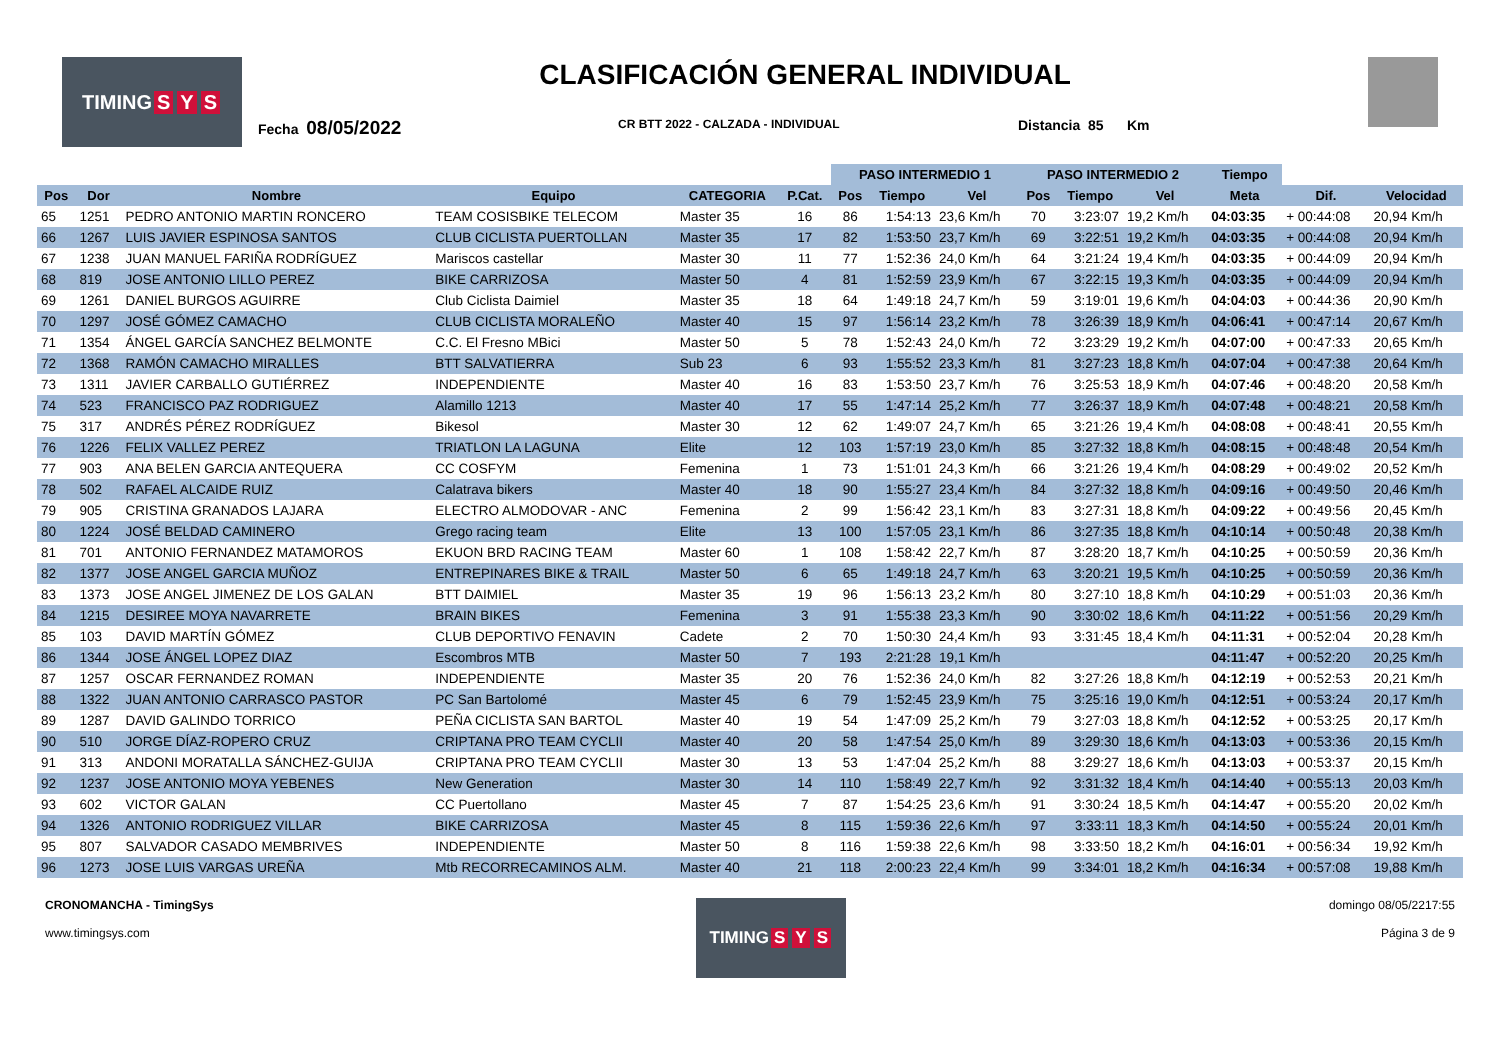TIMING S Y S
CLASIFICACIÓN GENERAL INDIVIDUAL
Fecha 08/05/2022 CR BTT 2022 - CALZADA - INDIVIDUAL Distancia 85 Km
| | | | | | | PASO INTERMEDIO 1 | | | PASO INTERMEDIO 2 | | | Tiempo | | |
| --- | --- | --- | --- | --- | --- | --- | --- | --- | --- | --- | --- | --- | --- | --- |
| Pos | Dor | Nombre | Equipo | CATEGORIA | P.Cat. | Pos | Tiempo | Vel | Pos | Tiempo | Vel | Meta | Dif. | Velocidad |
| 65 | 1251 | PEDRO ANTONIO MARTIN RONCERO | TEAM COSISBIKE TELECOM | Master 35 | 16 | 86 | 1:54:13 | 23,6 Km/h | 70 | 3:23:07 | 19,2 Km/h | 04:03:35 | + 00:44:08 | 20,94 Km/h |
| 66 | 1267 | LUIS JAVIER ESPINOSA SANTOS | CLUB CICLISTA PUERTOLLAN | Master 35 | 17 | 82 | 1:53:50 | 23,7 Km/h | 69 | 3:22:51 | 19,2 Km/h | 04:03:35 | + 00:44:08 | 20,94 Km/h |
| 67 | 1238 | JUAN MANUEL FARIÑA RODRÍGUEZ | Mariscos castellar | Master 30 | 11 | 77 | 1:52:36 | 24,0 Km/h | 64 | 3:21:24 | 19,4 Km/h | 04:03:35 | + 00:44:09 | 20,94 Km/h |
| 68 | 819 | JOSE ANTONIO LILLO PEREZ | BIKE CARRIZOSA | Master 50 | 4 | 81 | 1:52:59 | 23,9 Km/h | 67 | 3:22:15 | 19,3 Km/h | 04:03:35 | + 00:44:09 | 20,94 Km/h |
| 69 | 1261 | DANIEL BURGOS AGUIRRE | Club Ciclista Daimiel | Master 35 | 18 | 64 | 1:49:18 | 24,7 Km/h | 59 | 3:19:01 | 19,6 Km/h | 04:04:03 | + 00:44:36 | 20,90 Km/h |
| 70 | 1297 | JOSÉ GÓMEZ CAMACHO | CLUB CICLISTA MORALEÑO | Master 40 | 15 | 97 | 1:56:14 | 23,2 Km/h | 78 | 3:26:39 | 18,9 Km/h | 04:06:41 | + 00:47:14 | 20,67 Km/h |
| 71 | 1354 | ÁNGEL GARCÍA SANCHEZ BELMONTE | C.C. El Fresno MBici | Master 50 | 5 | 78 | 1:52:43 | 24,0 Km/h | 72 | 3:23:29 | 19,2 Km/h | 04:07:00 | + 00:47:33 | 20,65 Km/h |
| 72 | 1368 | RAMÓN CAMACHO MIRALLES | BTT SALVATIERRA | Sub 23 | 6 | 93 | 1:55:52 | 23,3 Km/h | 81 | 3:27:23 | 18,8 Km/h | 04:07:04 | + 00:47:38 | 20,64 Km/h |
| 73 | 1311 | JAVIER CARBALLO GUTIÉRREZ | INDEPENDIENTE | Master 40 | 16 | 83 | 1:53:50 | 23,7 Km/h | 76 | 3:25:53 | 18,9 Km/h | 04:07:46 | + 00:48:20 | 20,58 Km/h |
| 74 | 523 | FRANCISCO PAZ RODRIGUEZ | Alamillo 1213 | Master 40 | 17 | 55 | 1:47:14 | 25,2 Km/h | 77 | 3:26:37 | 18,9 Km/h | 04:07:48 | + 00:48:21 | 20,58 Km/h |
| 75 | 317 | ANDRÉS PÉREZ RODRÍGUEZ | Bikesol | Master 30 | 12 | 62 | 1:49:07 | 24,7 Km/h | 65 | 3:21:26 | 19,4 Km/h | 04:08:08 | + 00:48:41 | 20,55 Km/h |
| 76 | 1226 | FELIX VALLEZ PEREZ | TRIATLON LA LAGUNA | Elite | 12 | 103 | 1:57:19 | 23,0 Km/h | 85 | 3:27:32 | 18,8 Km/h | 04:08:15 | + 00:48:48 | 20,54 Km/h |
| 77 | 903 | ANA BELEN GARCIA ANTEQUERA | CC COSFYM | Femenina | 1 | 73 | 1:51:01 | 24,3 Km/h | 66 | 3:21:26 | 19,4 Km/h | 04:08:29 | + 00:49:02 | 20,52 Km/h |
| 78 | 502 | RAFAEL ALCAIDE RUIZ | Calatrava bikers | Master 40 | 18 | 90 | 1:55:27 | 23,4 Km/h | 84 | 3:27:32 | 18,8 Km/h | 04:09:16 | + 00:49:50 | 20,46 Km/h |
| 79 | 905 | CRISTINA GRANADOS LAJARA | ELECTRO ALMODOVAR - ANC | Femenina | 2 | 99 | 1:56:42 | 23,1 Km/h | 83 | 3:27:31 | 18,8 Km/h | 04:09:22 | + 00:49:56 | 20,45 Km/h |
| 80 | 1224 | JOSÉ BELDAD CAMINERO | Grego racing team | Elite | 13 | 100 | 1:57:05 | 23,1 Km/h | 86 | 3:27:35 | 18,8 Km/h | 04:10:14 | + 00:50:48 | 20,38 Km/h |
| 81 | 701 | ANTONIO FERNANDEZ MATAMOROS | EKUON BRD RACING TEAM | Master 60 | 1 | 108 | 1:58:42 | 22,7 Km/h | 87 | 3:28:20 | 18,7 Km/h | 04:10:25 | + 00:50:59 | 20,36 Km/h |
| 82 | 1377 | JOSE ANGEL GARCIA MUÑOZ | ENTREPINARES BIKE & TRAIL | Master 50 | 6 | 65 | 1:49:18 | 24,7 Km/h | 63 | 3:20:21 | 19,5 Km/h | 04:10:25 | + 00:50:59 | 20,36 Km/h |
| 83 | 1373 | JOSE ANGEL JIMENEZ DE LOS GALAN | BTT DAIMIEL | Master 35 | 19 | 96 | 1:56:13 | 23,2 Km/h | 80 | 3:27:10 | 18,8 Km/h | 04:10:29 | + 00:51:03 | 20,36 Km/h |
| 84 | 1215 | DESIREE MOYA NAVARRETE | BRAIN BIKES | Femenina | 3 | 91 | 1:55:38 | 23,3 Km/h | 90 | 3:30:02 | 18,6 Km/h | 04:11:22 | + 00:51:56 | 20,29 Km/h |
| 85 | 103 | DAVID MARTÍN GÓMEZ | CLUB DEPORTIVO FENAVIN | Cadete | 2 | 70 | 1:50:30 | 24,4 Km/h | 93 | 3:31:45 | 18,4 Km/h | 04:11:31 | + 00:52:04 | 20,28 Km/h |
| 86 | 1344 | JOSE ÁNGEL LOPEZ DIAZ | Escombros MTB | Master 50 | 7 | 193 | 2:21:28 | 19,1 Km/h | | | | 04:11:47 | + 00:52:20 | 20,25 Km/h |
| 87 | 1257 | OSCAR FERNANDEZ ROMAN | INDEPENDIENTE | Master 35 | 20 | 76 | 1:52:36 | 24,0 Km/h | 82 | 3:27:26 | 18,8 Km/h | 04:12:19 | + 00:52:53 | 20,21 Km/h |
| 88 | 1322 | JUAN ANTONIO CARRASCO PASTOR | PC San Bartolomé | Master 45 | 6 | 79 | 1:52:45 | 23,9 Km/h | 75 | 3:25:16 | 19,0 Km/h | 04:12:51 | + 00:53:24 | 20,17 Km/h |
| 89 | 1287 | DAVID GALINDO TORRICO | PEÑA CICLISTA SAN BARTOL | Master 40 | 19 | 54 | 1:47:09 | 25,2 Km/h | 79 | 3:27:03 | 18,8 Km/h | 04:12:52 | + 00:53:25 | 20,17 Km/h |
| 90 | 510 | JORGE DÍAZ-ROPERO CRUZ | CRIPTANA PRO TEAM CYCLII | Master 40 | 20 | 58 | 1:47:54 | 25,0 Km/h | 89 | 3:29:30 | 18,6 Km/h | 04:13:03 | + 00:53:36 | 20,15 Km/h |
| 91 | 313 | ANDONI MORATALLA SÁNCHEZ-GUIJA | CRIPTANA PRO TEAM CYCLII | Master 30 | 13 | 53 | 1:47:04 | 25,2 Km/h | 88 | 3:29:27 | 18,6 Km/h | 04:13:03 | + 00:53:37 | 20,15 Km/h |
| 92 | 1237 | JOSE ANTONIO MOYA YEBENES | New Generation | Master 30 | 14 | 110 | 1:58:49 | 22,7 Km/h | 92 | 3:31:32 | 18,4 Km/h | 04:14:40 | + 00:55:13 | 20,03 Km/h |
| 93 | 602 | VICTOR GALAN | CC Puertollano | Master 45 | 7 | 87 | 1:54:25 | 23,6 Km/h | 91 | 3:30:24 | 18,5 Km/h | 04:14:47 | + 00:55:20 | 20,02 Km/h |
| 94 | 1326 | ANTONIO RODRIGUEZ VILLAR | BIKE CARRIZOSA | Master 45 | 8 | 115 | 1:59:36 | 22,6 Km/h | 97 | 3:33:11 | 18,3 Km/h | 04:14:50 | + 00:55:24 | 20,01 Km/h |
| 95 | 807 | SALVADOR CASADO MEMBRIVES | INDEPENDIENTE | Master 50 | 8 | 116 | 1:59:38 | 22,6 Km/h | 98 | 3:33:50 | 18,2 Km/h | 04:16:01 | + 00:56:34 | 19,92 Km/h |
| 96 | 1273 | JOSE LUIS VARGAS UREÑA | Mtb RECORRECAMINOS ALM. | Master 40 | 21 | 118 | 2:00:23 | 22,4 Km/h | 99 | 3:34:01 | 18,2 Km/h | 04:16:34 | + 00:57:08 | 19,88 Km/h |
CRONOMANCHA - TimingSys
www.timingsys.com
TIMING S Y S
domingo 08/05/2217:55
Página 3 de 9